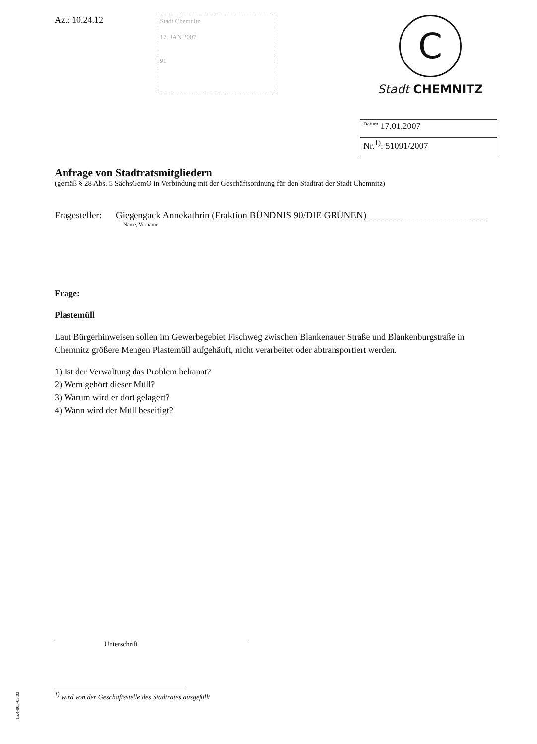Az.: 10.24.12
Stadt Chemnitz
17. JAN 2007
91
C
Stadt CHEMNITZ
<sup>Datum</sup> 17.01.2007
Nr.<sup>1)</sup>: 51091/2007
Anfrage von Stadtratsmitgliedern
(gemäß § 28 Abs. 5 SächsGemO in Verbindung mit der Geschäftsordnung für den Stadtrat der Stadt Chemnitz)
Fragesteller: Giegengack Annekathrin (Fraktion BÜNDNIS 90/DIE GRÜNEN)
Name, Vorname
Frage:
Plastemüll
Laut Bürgerhinweisen sollen im Gewerbegebiet Fischweg zwischen Blankenauer Straße und Blankenburgstraße in Chemnitz größere Mengen Plastemüll aufgehäuft, nicht verarbeitet oder abtransportiert werden.
1) Ist der Verwaltung das Problem bekannt?
2) Wem gehört dieser Müll?
3) Warum wird er dort gelagert?
4) Wann wird der Müll beseitigt?
Unterschrift
<sup>1)</sup> wird von der Geschäftsstelle des Stadtrates ausgefüllt
15.4-005-03.03